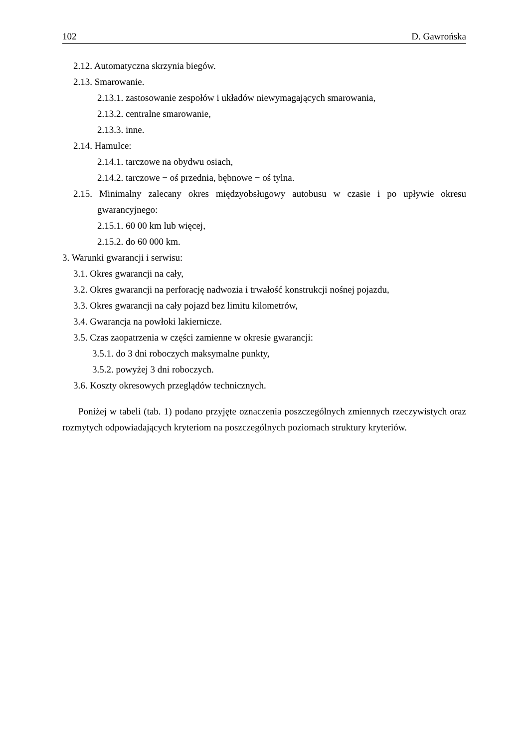102 D. Gawrońska
2.12. Automatyczna skrzynia biegów.
2.13. Smarowanie.
2.13.1. zastosowanie zespołów i układów niewymagających smarowania,
2.13.2. centralne smarowanie,
2.13.3. inne.
2.14. Hamulce:
2.14.1. tarczowe na obydwu osiach,
2.14.2. tarczowe − oś przednia, bębnowe − oś tylna.
2.15. Minimalny zalecany okres międzyobsługowy autobusu w czasie i po upływie okresu gwarancyjnego:
2.15.1. 60 00 km lub więcej,
2.15.2. do 60 000 km.
3. Warunki gwarancji i serwisu:
3.1. Okres gwarancji na cały,
3.2. Okres gwarancji na perforację nadwozia i trwałość konstrukcji nośnej pojazdu,
3.3. Okres gwarancji na cały pojazd bez limitu kilometrów,
3.4. Gwarancja na powłoki lakiernicze.
3.5. Czas zaopatrzenia w części zamienne w okresie gwarancji:
3.5.1. do 3 dni roboczych maksymalne punkty,
3.5.2. powyżej 3 dni roboczych.
3.6. Koszty okresowych przeglądów technicznych.
Poniżej w tabeli (tab. 1) podano przyjęte oznaczenia poszczególnych zmiennych rzeczywistych oraz rozmytych odpowiadających kryteriom na poszczególnych poziomach struktury kryteriów.